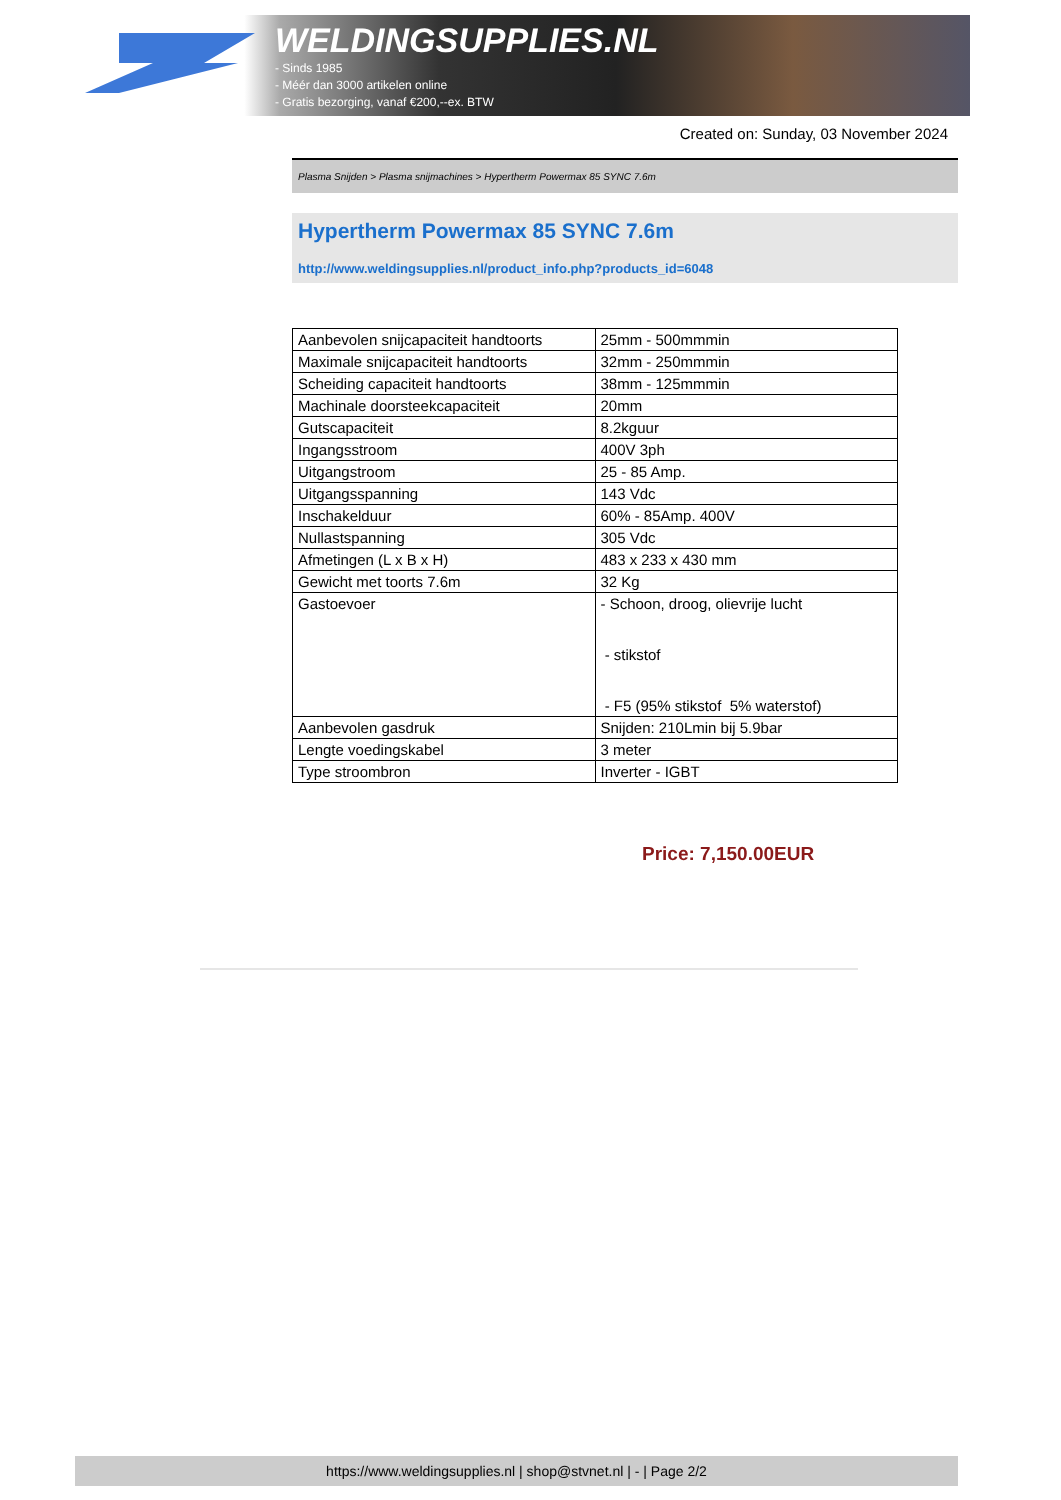WELDINGSUPPLIES.NL
- Sinds 1985
- Méér dan 3000 artikelen online
- Gratis bezorging, vanaf €200,--ex. BTW
Created on: Sunday, 03 November 2024
Plasma Snijden > Plasma snijmachines > Hypertherm Powermax 85 SYNC 7.6m
Hypertherm Powermax 85 SYNC 7.6m
http://www.weldingsupplies.nl/product_info.php?products_id=6048
| Aanbevolen snijcapaciteit handtoorts | 25mm - 500mmmin |
| Maximale snijcapaciteit handtoorts | 32mm - 250mmmin |
| Scheiding capaciteit handtoorts | 38mm - 125mmmin |
| Machinale doorsteekcapaciteit | 20mm |
| Gutscapaciteit | 8.2kguur |
| Ingangsstroom | 400V 3ph |
| Uitgangstroom | 25 - 85 Amp. |
| Uitgangsspanning | 143 Vdc |
| Inschakelduur | 60% - 85Amp. 400V |
| Nullastspanning | 305 Vdc |
| Afmetingen (L x B x H) | 483 x 233 x 430 mm |
| Gewicht met toorts 7.6m | 32 Kg |
| Gastoevoer | - Schoon, droog, olievrije lucht - stikstof - F5 (95% stikstof 5% waterstof) |
| Aanbevolen gasdruk | Snijden: 210Lmin bij 5.9bar |
| Lengte voedingskabel | 3 meter |
| Type stroombron | Inverter - IGBT |
Price: 7,150.00EUR
https://www.weldingsupplies.nl | shop@stvnet.nl | - | Page 2/2